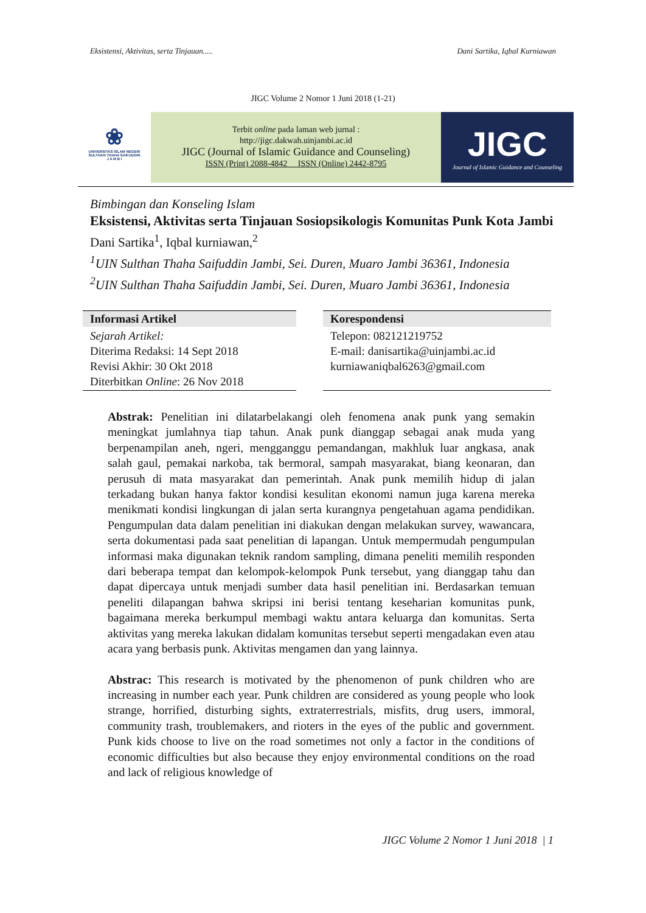Eksistensi, Aktivitas, serta Tinjauan..... Dani Sartika, Iqbal Kurniawan
JIGC Volume 2 Nomor 1 Juni 2018 (1-21)
❀
UNIVERSITAS ISLAM NEGERI
SULTHAN THAHA SAIFUDDIN
J A M B I
Terbit online pada laman web jurnal :
http://jigc.dakwah.uinjambi.ac.id
JIGC (Journal of Islamic Guidance and Counseling)
ISSN (Print) 2088-4842 ISSN (Online) 2442-8795
JIGC
Journal of Islamic Guidance and Counseling
Bimbingan dan Konseling Islam
Eksistensi, Aktivitas serta Tinjauan Sosiopsikologis Komunitas Punk Kota Jambi
Dani Sartika<sup>1</sup>, Iqbal kurniawan,<sup>2</sup>
<sup>1</sup> UIN Sulthan Thaha Saifuddin Jambi, Sei. Duren, Muaro Jambi 36361, Indonesia
<sup>2</sup> UIN Sulthan Thaha Saifuddin Jambi, Sei. Duren, Muaro Jambi 36361, Indonesia
| Informasi Artikel | | Korespondensi |
| --- | --- | --- |
| Sejarah Artikel: Diterima Redaksi: 14 Sept 2018 Revisi Akhir: 30 Okt 2018 Diterbitkan Online : 26 Nov 2018 | | Telepon: 082121219752 E-mail: danisartika@uinjambi.ac.id kurniawaniqbal6263@gmail.com |
Abstrak: Penelitian ini dilatarbelakangi oleh fenomena anak punk yang semakin meningkat jumlahnya tiap tahun. Anak punk dianggap sebagai anak muda yang berpenampilan aneh, ngeri, mengganggu pemandangan, makhluk luar angkasa, anak salah gaul, pemakai narkoba, tak bermoral, sampah masyarakat, biang keonaran, dan perusuh di mata masyarakat dan pemerintah. Anak punk memilih hidup di jalan terkadang bukan hanya faktor kondisi kesulitan ekonomi namun juga karena mereka menikmati kondisi lingkungan di jalan serta kurangnya pengetahuan agama pendidikan. Pengumpulan data dalam penelitian ini diakukan dengan melakukan survey, wawancara, serta dokumentasi pada saat penelitian di lapangan. Untuk mempermudah pengumpulan informasi maka digunakan teknik random sampling, dimana peneliti memilih responden dari beberapa tempat dan kelompok-kelompok Punk tersebut, yang dianggap tahu dan dapat dipercaya untuk menjadi sumber data hasil penelitian ini. Berdasarkan temuan peneliti dilapangan bahwa skripsi ini berisi tentang keseharian komunitas punk, bagaimana mereka berkumpul membagi waktu antara keluarga dan komunitas. Serta aktivitas yang mereka lakukan didalam komunitas tersebut seperti mengadakan even atau acara yang berbasis punk. Aktivitas mengamen dan yang lainnya.
Abstrac: This research is motivated by the phenomenon of punk children who are increasing in number each year. Punk children are considered as young people who look strange, horrified, disturbing sights, extraterrestrials, misfits, drug users, immoral, community trash, troublemakers, and rioters in the eyes of the public and government. Punk kids choose to live on the road sometimes not only a factor in the conditions of economic difficulties but also because they enjoy environmental conditions on the road and lack of religious knowledge of
JIGC Volume 2 Nomor 1 Juni 2018 | 1